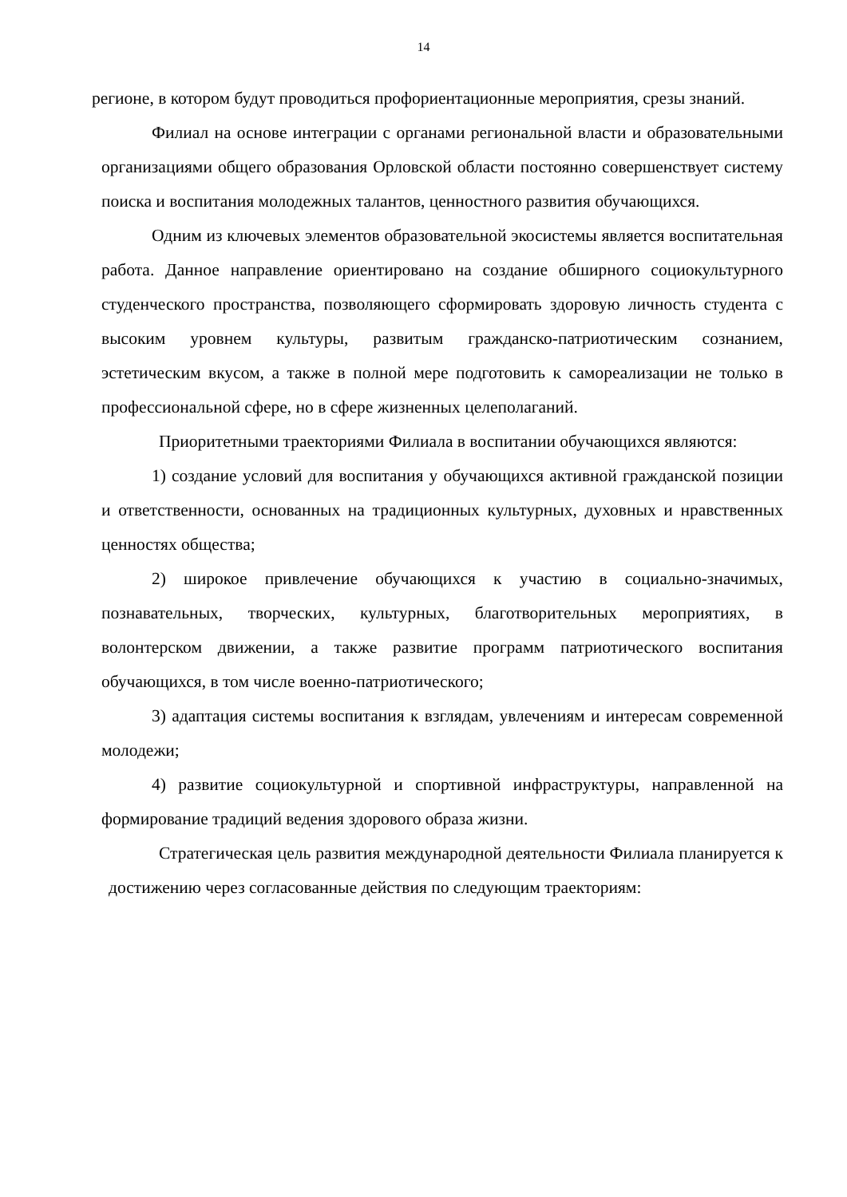14
регионе, в котором будут проводиться профориентационные мероприятия, срезы знаний.
Филиал на основе интеграции с органами региональной власти и образовательными организациями общего образования Орловской области постоянно совершенствует систему поиска и воспитания молодежных талантов, ценностного развития обучающихся.
Одним из ключевых элементов образовательной экосистемы является воспитательная работа. Данное направление ориентировано на создание обширного социокультурного студенческого пространства, позволяющего сформировать здоровую личность студента с высоким уровнем культуры, развитым гражданско-патриотическим сознанием, эстетическим вкусом, а также в полной мере подготовить к самореализации не только в профессиональной сфере, но в сфере жизненных целеполаганий.
Приоритетными траекториями Филиала в воспитании обучающихся являются:
1) создание условий для воспитания у обучающихся активной гражданской позиции и ответственности, основанных на традиционных культурных, духовных и нравственных ценностях общества;
2) широкое привлечение обучающихся к участию в социально-значимых, познавательных, творческих, культурных, благотворительных мероприятиях, в волонтерском движении, а также развитие программ патриотического воспитания обучающихся, в том числе военно-патриотического;
3) адаптация системы воспитания к взглядам, увлечениям и интересам современной молодежи;
4) развитие социокультурной и спортивной инфраструктуры, направленной на формирование традиций ведения здорового образа жизни.
Стратегическая цель развития международной деятельности Филиала планируется к достижению через согласованные действия по следующим траекториям: